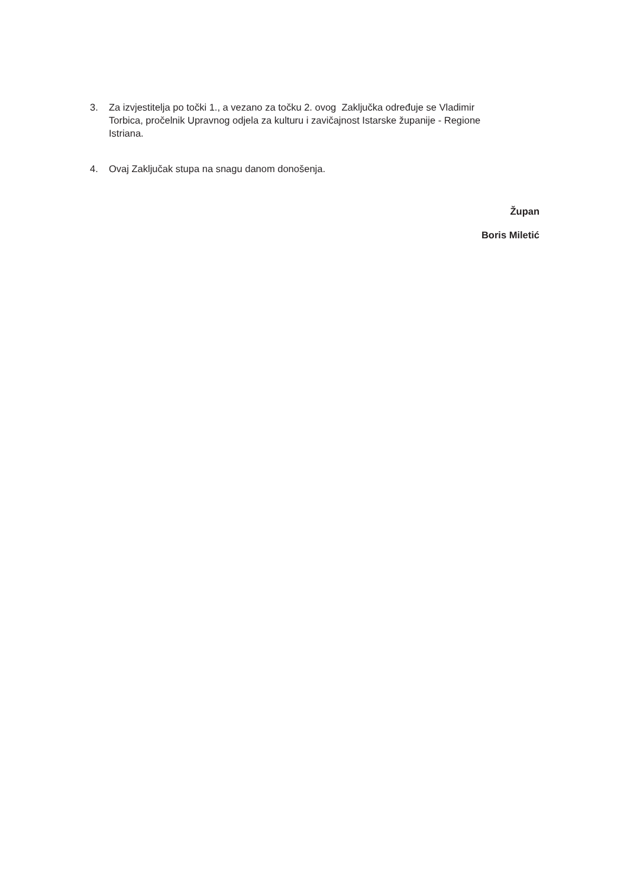3. Za izvjestitelja po točki 1., a vezano za točku 2. ovog Zaključka određuje se Vladimir Torbica, pročelnik Upravnog odjela za kulturu i zavičajnost Istarske županije - Regione Istriana.
4. Ovaj Zaključak stupa na snagu danom donošenja.
Župan
Boris Miletić